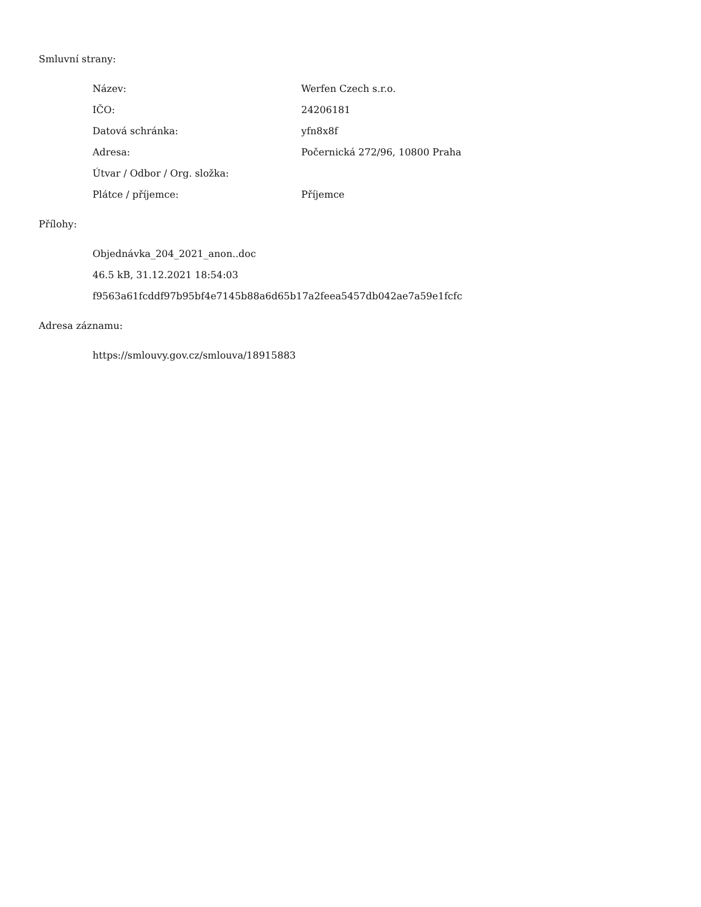Smluvní strany:
| Název: | Werfen Czech s.r.o. |
| IČO: | 24206181 |
| Datová schránka: | yfn8x8f |
| Adresa: | Počernická 272/96, 10800 Praha |
| Útvar / Odbor / Org. složka: | |
| Plátce / příjemce: | Příjemce |
Přílohy:
Objednávka_204_2021_anon..doc
46.5 kB, 31.12.2021 18:54:03
f9563a61fcddf97b95bf4e7145b88a6d65b17a2feea5457db042ae7a59e1fcfc
Adresa záznamu:
https://smlouvy.gov.cz/smlouva/18915883